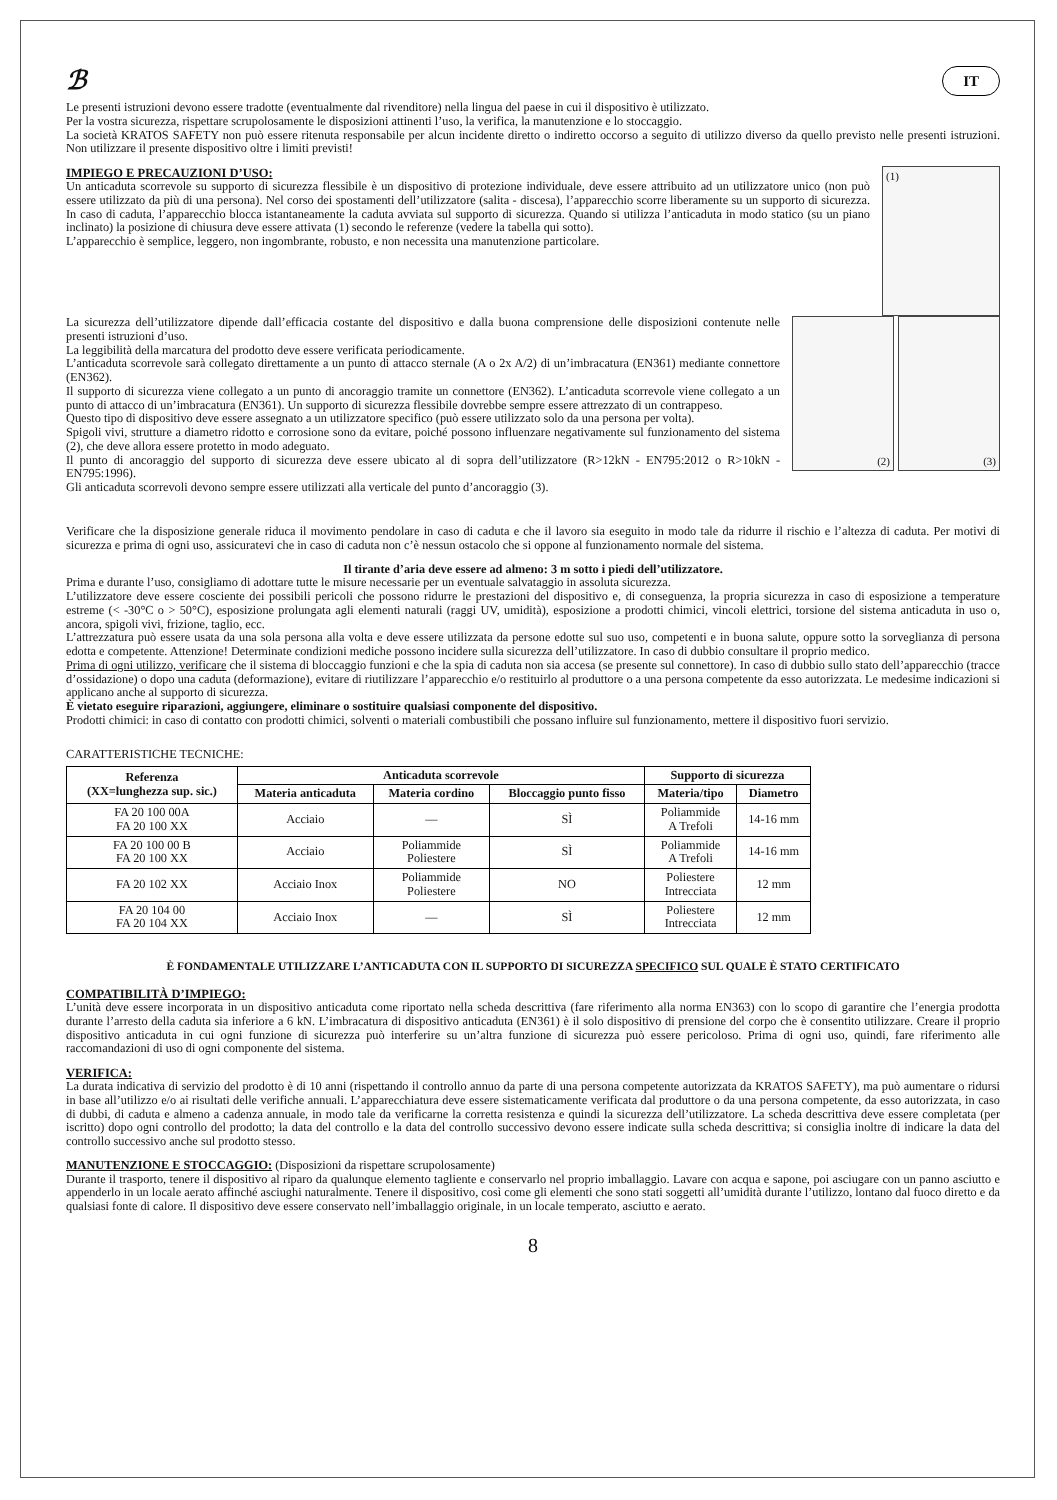ℬ IT
Le presenti istruzioni devono essere tradotte (eventualmente dal rivenditore) nella lingua del paese in cui il dispositivo è utilizzato.
Per la vostra sicurezza, rispettare scrupolosamente le disposizioni attinenti l’uso, la verifica, la manutenzione e lo stoccaggio.
La società KRATOS SAFETY non può essere ritenuta responsabile per alcun incidente diretto o indiretto occorso a seguito di utilizzo diverso da quello previsto nelle presenti istruzioni. Non utilizzare il presente dispositivo oltre i limiti previsti!
IMPIEGO E PRECAUZIONI D’USO:
Un anticaduta scorrevole su supporto di sicurezza flessibile è un dispositivo di protezione individuale, deve essere attribuito ad un utilizzatore unico (non può essere utilizzato da più di una persona). Nel corso dei spostamenti dell’utilizzatore (salita - discesa), l’apparecchio scorre liberamente su un supporto di sicurezza. In caso di caduta, l’apparecchio blocca istantaneamente la caduta avviata sul supporto di sicurezza. Quando si utilizza l’anticaduta in modo statico (su un piano inclinato) la posizione di chiusura deve essere attivata (1) secondo le referenze (vedere la tabella qui sotto).
L’apparecchio è semplice, leggero, non ingombrante, robusto, e non necessita una manutenzione particolare.
(1)
La sicurezza dell’utilizzatore dipende dall’efficacia costante del dispositivo e dalla buona comprensione delle disposizioni contenute nelle presenti istruzioni d’uso.
La leggibilità della marcatura del prodotto deve essere verificata periodicamente.
L’anticaduta scorrevole sarà collegato direttamente a un punto di attacco sternale (A o 2x A/2) di un’imbracatura (EN361) mediante connettore (EN362).
Il supporto di sicurezza viene collegato a un punto di ancoraggio tramite un connettore (EN362). L’anticaduta scorrevole viene collegato a un punto di attacco di un’imbracatura (EN361). Un supporto di sicurezza flessibile dovrebbe sempre essere attrezzato di un contrappeso.
Questo tipo di dispositivo deve essere assegnato a un utilizzatore specifico (può essere utilizzato solo da una persona per volta).
Spigoli vivi, strutture a diametro ridotto e corrosione sono da evitare, poiché possono influenzare negativamente sul funzionamento del sistema (2), che deve allora essere protetto in modo adeguato.
Il punto di ancoraggio del supporto di sicurezza deve essere ubicato al di sopra dell’utilizzatore (R>12kN - EN795:2012 o R>10kN - EN795:1996).
Gli anticaduta scorrevoli devono sempre essere utilizzati alla verticale del punto d’ancoraggio (3).
(2) (3)
Verificare che la disposizione generale riduca il movimento pendolare in caso di caduta e che il lavoro sia eseguito in modo tale da ridurre il rischio e l’altezza di caduta. Per motivi di sicurezza e prima di ogni uso, assicuratevi che in caso di caduta non c’è nessun ostacolo che si oppone al funzionamento normale del sistema.
Il tirante d’aria deve essere ad almeno: 3 m sotto i piedi dell’utilizzatore.
Prima e durante l’uso, consigliamo di adottare tutte le misure necessarie per un eventuale salvataggio in assoluta sicurezza.
L’utilizzatore deve essere cosciente dei possibili pericoli che possono ridurre le prestazioni del dispositivo e, di conseguenza, la propria sicurezza in caso di esposizione a temperature estreme (< -30°C o > 50°C), esposizione prolungata agli elementi naturali (raggi UV, umidità), esposizione a prodotti chimici, vincoli elettrici, torsione del sistema anticaduta in uso o, ancora, spigoli vivi, frizione, taglio, ecc.
L’attrezzatura può essere usata da una sola persona alla volta e deve essere utilizzata da persone edotte sul suo uso, competenti e in buona salute, oppure sotto la sorveglianza di persona edotta e competente. Attenzione! Determinate condizioni mediche possono incidere sulla sicurezza dell’utilizzatore. In caso di dubbio consultare il proprio medico.
Prima di ogni utilizzo, verificare che il sistema di bloccaggio funzioni e che la spia di caduta non sia accesa (se presente sul connettore). In caso di dubbio sullo stato dell’apparecchio (tracce d’ossidazione) o dopo una caduta (deformazione), evitare di riutilizzare l’apparecchio e/o restituirlo al produttore o a una persona competente da esso autorizzata. Le medesime indicazioni si applicano anche al supporto di sicurezza.
È vietato eseguire riparazioni, aggiungere, eliminare o sostituire qualsiasi componente del dispositivo.
Prodotti chimici: in caso di contatto con prodotti chimici, solventi o materiali combustibili che possano influire sul funzionamento, mettere il dispositivo fuori servizio.
CARATTERISTICHE TECNICHE:
| Referenza (XX=lunghezza sup. sic.) | Anticaduta scorrevole | | | Supporto di sicurezza | |
| --- | --- | --- | --- | --- | --- |
| | Materia anticaduta | Materia cordino | Bloccaggio punto fisso | Materia/tipo | Diametro |
| FA 20 100 00A FA 20 100 XX | Acciaio | — | SÌ | Poliammide A Trefoli | 14-16 mm |
| FA 20 100 00 B FA 20 100 XX | Acciaio | Poliammide Poliestere | SÌ | Poliammide A Trefoli | 14-16 mm |
| FA 20 102 XX | Acciaio Inox | Poliammide Poliestere | NO | Poliestere Intrecciata | 12 mm |
| FA 20 104 00 FA 20 104 XX | Acciaio Inox | — | SÌ | Poliestere Intrecciata | 12 mm |
È FONDAMENTALE UTILIZZARE L’ANTICADUTA CON IL SUPPORTO DI SICUREZZA SPECIFICO SUL QUALE È STATO CERTIFICATO
COMPATIBILITÀ D’IMPIEGO:
L’unità deve essere incorporata in un dispositivo anticaduta come riportato nella scheda descrittiva (fare riferimento alla norma EN363) con lo scopo di garantire che l’energia prodotta durante l’arresto della caduta sia inferiore a 6 kN. L’imbracatura di dispositivo anticaduta (EN361) è il solo dispositivo di prensione del corpo che è consentito utilizzare. Creare il proprio dispositivo anticaduta in cui ogni funzione di sicurezza può interferire su un’altra funzione di sicurezza può essere pericoloso. Prima di ogni uso, quindi, fare riferimento alle raccomandazioni di uso di ogni componente del sistema.
VERIFICA:
La durata indicativa di servizio del prodotto è di 10 anni (rispettando il controllo annuo da parte di una persona competente autorizzata da KRATOS SAFETY), ma può aumentare o ridursi in base all’utilizzo e/o ai risultati delle verifiche annuali. L’apparecchiatura deve essere sistematicamente verificata dal produttore o da una persona competente, da esso autorizzata, in caso di dubbi, di caduta e almeno a cadenza annuale, in modo tale da verificarne la corretta resistenza e quindi la sicurezza dell’utilizzatore. La scheda descrittiva deve essere completata (per iscritto) dopo ogni controllo del prodotto; la data del controllo e la data del controllo successivo devono essere indicate sulla scheda descrittiva; si consiglia inoltre di indicare la data del controllo successivo anche sul prodotto stesso.
MANUTENZIONE E STOCCAGGIO: (Disposizioni da rispettare scrupolosamente)
Durante il trasporto, tenere il dispositivo al riparo da qualunque elemento tagliente e conservarlo nel proprio imballaggio. Lavare con acqua e sapone, poi asciugare con un panno asciutto e appenderlo in un locale aerato affinché asciughi naturalmente. Tenere il dispositivo, così come gli elementi che sono stati soggetti all’umidità durante l’utilizzo, lontano dal fuoco diretto e da qualsiasi fonte di calore. Il dispositivo deve essere conservato nell’imballaggio originale, in un locale temperato, asciutto e aerato.
8